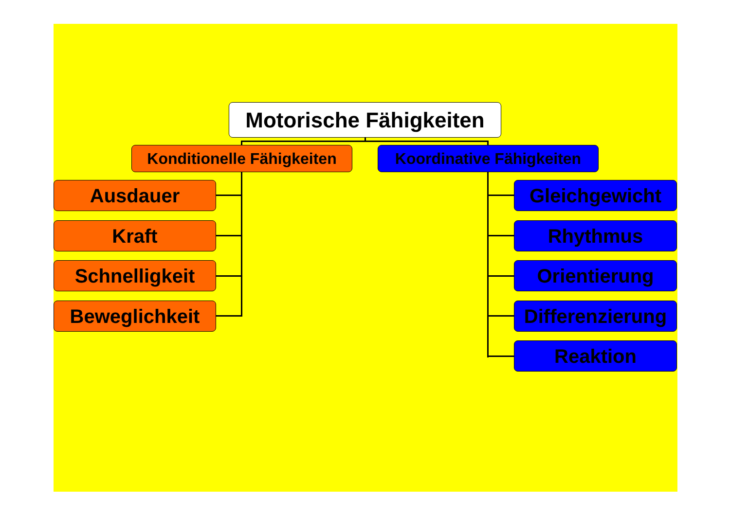Motorische Fähigkeiten
Konditionelle Fähigkeiten
Koordinative Fähigkeiten
Ausdauer
Kraft
Schnelligkeit
Beweglichkeit
Gleichgewicht
Rhythmus
Orientierung
Differenzierung
Reaktion